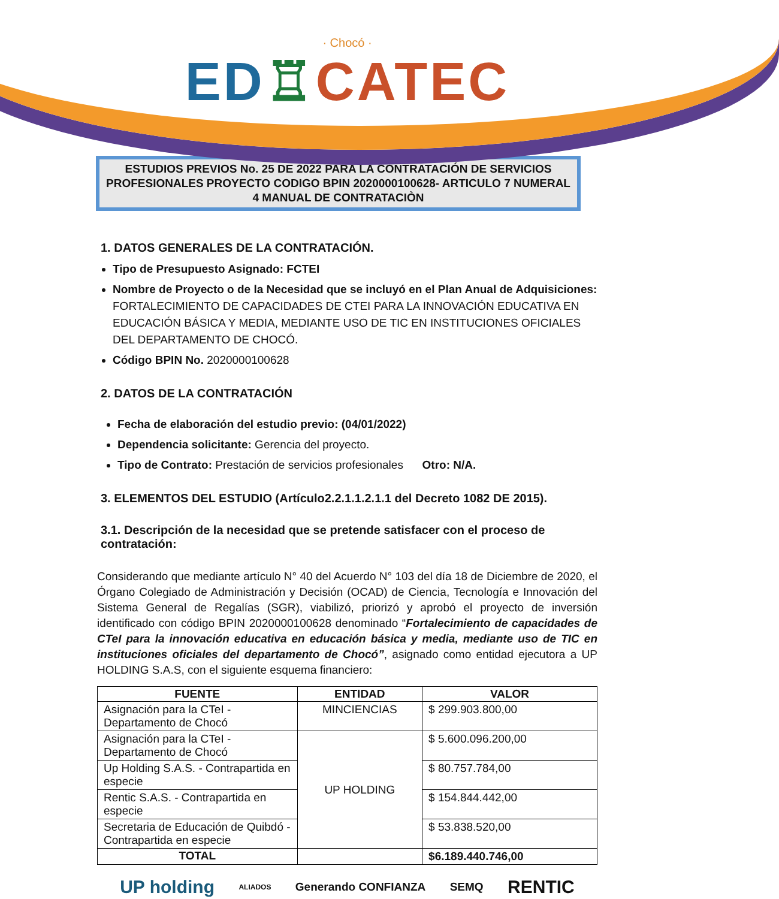· Chocó ·
ED♖CATEC
ESTUDIOS PREVIOS No. 25 DE 2022 PARA LA CONTRATACIÓN DE SERVICIOS PROFESIONALES PROYECTO CODIGO BPIN 2020000100628- ARTICULO 7 NUMERAL 4 MANUAL DE CONTRATACIÒN
1. DATOS GENERALES DE LA CONTRATACIÓN.
Tipo de Presupuesto Asignado: FCTEI
Nombre de Proyecto o de la Necesidad que se incluyó en el Plan Anual de Adquisiciones: FORTALECIMIENTO DE CAPACIDADES DE CTEI PARA LA INNOVACIÓN EDUCATIVA EN EDUCACIÓN BÁSICA Y MEDIA, MEDIANTE USO DE TIC EN INSTITUCIONES OFICIALES DEL DEPARTAMENTO DE CHOCÓ.
Código BPIN No. 2020000100628
2. DATOS DE LA CONTRATACIÓN
Fecha de elaboración del estudio previo: (04/01/2022)
Dependencia solicitante: Gerencia del proyecto.
Tipo de Contrato: Prestación de servicios profesionales Otro: N/A.
3. ELEMENTOS DEL ESTUDIO (Artículo2.2.1.1.2.1.1 del Decreto 1082 DE 2015).
3.1. Descripción de la necesidad que se pretende satisfacer con el proceso de contratación:
Considerando que mediante artículo N° 40 del Acuerdo N° 103 del día 18 de Diciembre de 2020, el Órgano Colegiado de Administración y Decisión (OCAD) de Ciencia, Tecnología e Innovación del Sistema General de Regalías (SGR), viabilizó, priorizó y aprobó el proyecto de inversión identificado con código BPIN 2020000100628 denominado “Fortalecimiento de capacidades de CTeI para la innovación educativa en educación básica y media, mediante uso de TIC en instituciones oficiales del departamento de Chocó”, asignado como entidad ejecutora a UP HOLDING S.A.S, con el siguiente esquema financiero:
| FUENTE | ENTIDAD | VALOR |
| --- | --- | --- |
| Asignación para la CTeI - Departamento de Chocó | MINCIENCIAS | $ 299.903.800,00 |
| Asignación para la CTeI - Departamento de Chocó | UP HOLDING | $ 5.600.096.200,00 |
| Up Holding S.A.S. - Contrapartida en especie | | $ 80.757.784,00 |
| Rentic S.A.S. - Contrapartida en especie | | $ 154.844.442,00 |
| Secretaria de Educación de Quibdó - Contrapartida en especie | | $ 53.838.520,00 |
| TOTAL | | $6.189.440.746,00 |
UP holding ALIADOS Generando CONFIANZA SEMQ RENTIC